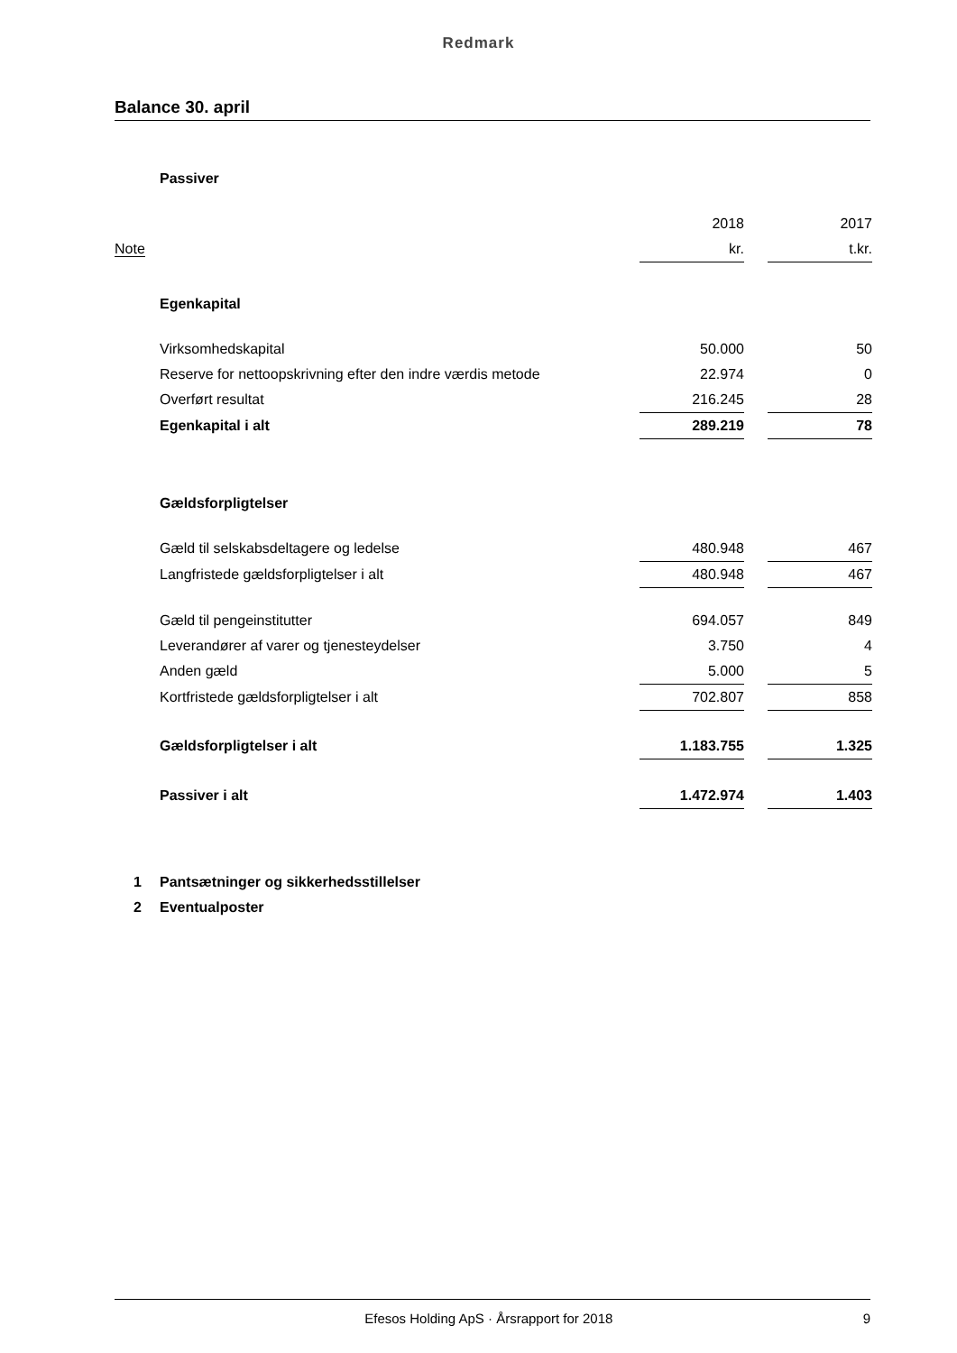Redmark
Balance 30. april
| | Passiver | | | |
| | | 2018 | | 2017 |
| Note | | kr. | | t.kr. |
| | Egenkapital | | | |
| | Virksomhedskapital | 50.000 | | 50 |
| | Reserve for nettoopskrivning efter den indre værdis metode | 22.974 | | 0 |
| | Overført resultat | 216.245 | | 28 |
| | Egenkapital i alt | 289.219 | | 78 |
| | Gældsforpligtelser | | | |
| | Gæld til selskabsdeltagere og ledelse | 480.948 | | 467 |
| | Langfristede gældsforpligtelser i alt | 480.948 | | 467 |
| | Gæld til pengeinstitutter | 694.057 | | 849 |
| | Leverandører af varer og tjenesteydelser | 3.750 | | 4 |
| | Anden gæld | 5.000 | | 5 |
| | Kortfristede gældsforpligtelser i alt | 702.807 | | 858 |
| | Gældsforpligtelser i alt | 1.183.755 | | 1.325 |
| | Passiver i alt | 1.472.974 | | 1.403 |
| 1 | Pantsætninger og sikkerhedsstillelser | | | |
| 2 | Eventualposter | | | |
Efesos Holding ApS · Årsrapport for 2018 9